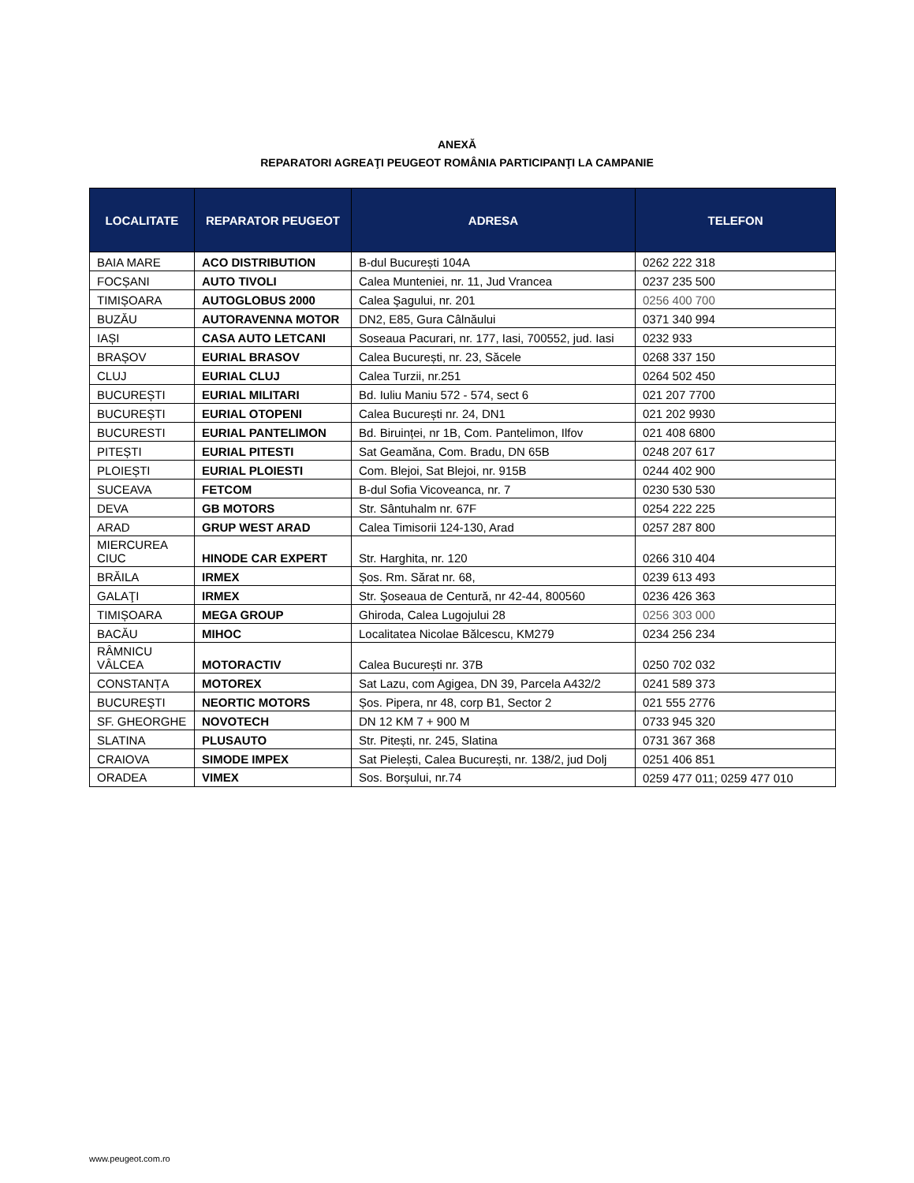ANEXĂ
REPARATORI AGREAŢI PEUGEOT ROMÂNIA PARTICIPANŢI LA CAMPANIE
| LOCALITATE | REPARATOR PEUGEOT | ADRESA | TELEFON |
| --- | --- | --- | --- |
| BAIA MARE | ACO DISTRIBUTION | B-dul București 104A | 0262 222 318 |
| FOCȘANI | AUTO TIVOLI | Calea Munteniei, nr. 11, Jud Vrancea | 0237 235 500 |
| TIMIȘOARA | AUTOGLOBUS 2000 | Calea Şagului, nr. 201 | 0256 400 700 |
| BUZĂU | AUTORAVENNA MOTOR | DN2, E85, Gura Câlnăului | 0371 340 994 |
| IAȘI | CASA AUTO LETCANI | Soseaua Pacurari, nr. 177, Iasi, 700552, jud. Iasi | 0232 933 |
| BRAȘOV | EURIAL BRASOV | Calea București, nr. 23, Săcele | 0268 337 150 |
| CLUJ | EURIAL CLUJ | Calea Turzii, nr.251 | 0264 502 450 |
| BUCUREȘTI | EURIAL MILITARI | Bd. Iuliu Maniu 572 - 574, sect 6 | 021 207 7700 |
| BUCUREȘTI | EURIAL OTOPENI | Calea București nr. 24, DN1 | 021 202 9930 |
| BUCURESTI | EURIAL PANTELIMON | Bd. Biruinței, nr 1B, Com. Pantelimon, Ilfov | 021 408 6800 |
| PITEȘTI | EURIAL PITESTI | Sat Geamăna, Com. Bradu, DN 65B | 0248 207 617 |
| PLOIEȘTI | EURIAL PLOIESTI | Com. Blejoi, Sat Blejoi, nr. 915B | 0244 402 900 |
| SUCEAVA | FETCOM | B-dul Sofia Vicoveanca, nr. 7 | 0230 530 530 |
| DEVA | GB MOTORS | Str. Sântuhalm nr. 67F | 0254 222 225 |
| ARAD | GRUP WEST ARAD | Calea Timisorii 124-130, Arad | 0257 287 800 |
| MIERCUREA CIUC | HINODE CAR EXPERT | Str. Harghita, nr. 120 | 0266 310 404 |
| BRĂILA | IRMEX | Șos. Rm. Sărat nr. 68, | 0239 613 493 |
| GALAŢI | IRMEX | Str. Şoseaua de Centură, nr 42-44, 800560 | 0236 426 363 |
| TIMIȘOARA | MEGA GROUP | Ghiroda, Calea Lugojului 28 | 0256 303 000 |
| BACĂU | MIHOC | Localitatea Nicolae Bălcescu, KM279 | 0234 256 234 |
| RÂMNICU VÂLCEA | MOTORACTIV | Calea București nr. 37B | 0250 702 032 |
| CONSTANȚA | MOTOREX | Sat Lazu, com Agigea, DN 39, Parcela A432/2 | 0241 589 373 |
| BUCUREŞTI | NEORTIC MOTORS | Șos. Pipera, nr 48, corp B1, Sector 2 | 021 555 2776 |
| SF. GHEORGHE | NOVOTECH | DN 12 KM 7 + 900 M | 0733 945 320 |
| SLATINA | PLUSAUTO | Str. Pitești, nr. 245, Slatina | 0731 367 368 |
| CRAIOVA | SIMODE IMPEX | Sat Pielești, Calea București, nr. 138/2, jud Dolj | 0251 406 851 |
| ORADEA | VIMEX | Sos. Borșului, nr.74 | 0259 477 011; 0259 477 010 |
www.peugeot.com.ro